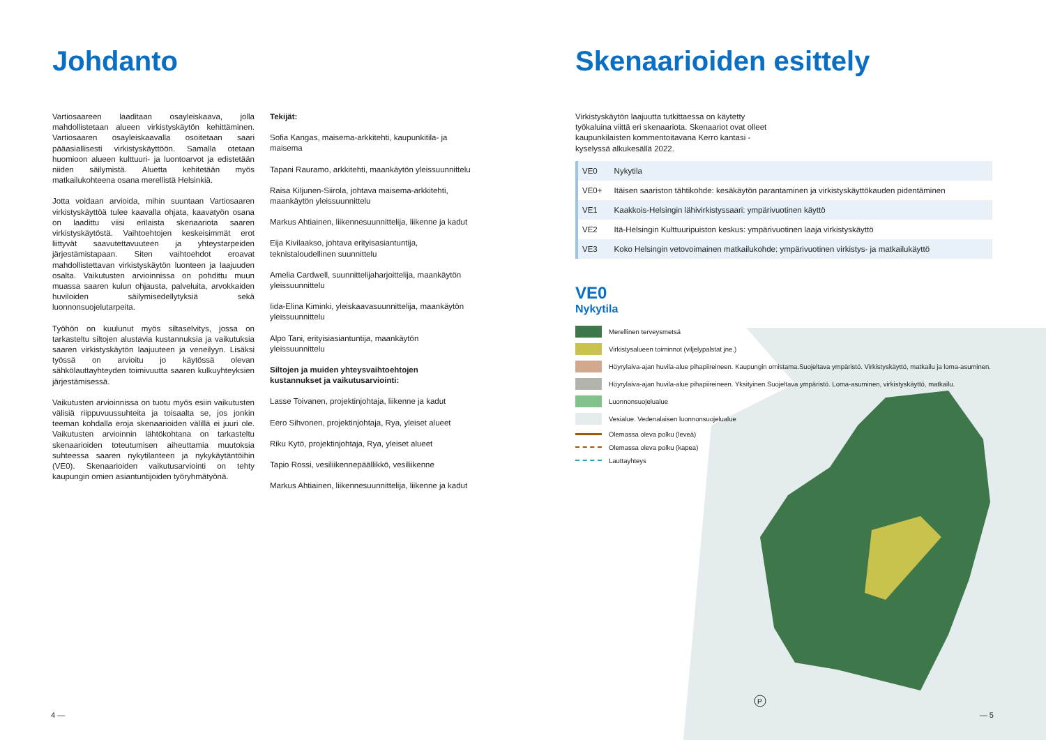Johdanto
Vartiosaareen laaditaan osayleiskaava, jolla mahdollistetaan alueen virkistyskäytön kehittäminen. Vartiosaaren osayleiskaavalla osoitetaan saari pääasiallisesti virkistyskäyttöön. Samalla otetaan huomioon alueen kulttuuri- ja luontoarvot ja edistetään niiden säilymistä. Aluetta kehitetään myös matkailukohteena osana merellistä Helsinkiä.
Jotta voidaan arvioida, mihin suuntaan Vartiosaaren virkistyskäyttöä tulee kaavalla ohjata, kaavatyön osana on laadittu viisi erilaista skenaariota saaren virkistyskäytöstä. Vaihtoehtojen keskeisimmät erot liittyvät saavutettavuuteen ja yhteystarpeiden järjestämistapaan. Siten vaihtoehdot eroavat mahdollistettavan virkistyskäytön luonteen ja laajuuden osalta. Vaikutusten arvioinnissa on pohdittu muun muassa saaren kulun ohjausta, palveluita, arvokkaiden huviloiden säilymisedellytyksiä sekä luonnonsuojelutarpeita.
Työhön on kuulunut myös siltaselvitys, jossa on tarkasteltu siltojen alustavia kustannuksia ja vaikutuksia saaren virkistyskäytön laajuuteen ja veneilyyn. Lisäksi työssä on arvioitu jo käytössä olevan sähkölauttayhteyden toimivuutta saaren kulkuyhteyksien järjestämisessä.
Vaikutusten arvioinnissa on tuotu myös esiin vaikutusten välisiä riippuvuussuhteita ja toisaalta se, jos jonkin teeman kohdalla eroja skenaarioiden välillä ei juuri ole. Vaikutusten arvioinnin lähtökohtana on tarkasteltu skenaarioiden toteutumisen aiheuttamia muutoksia suhteessa saaren nykytilanteen ja nykykäytäntöihin (VE0). Skenaarioiden vaikutusarviointi on tehty kaupungin omien asiantuntijoiden työryhmätyönä.
Tekijät:
Sofia Kangas, maisema-arkkitehti, kaupunkitila- ja maisema
Tapani Rauramo, arkkitehti, maankäytön yleissuunnittelu
Raisa Kiljunen-Siirola, johtava maisema-arkkitehti, maankäytön yleissuunnittelu
Markus Ahtiainen, liikennesuunnittelija, liikenne ja kadut
Eija Kivilaakso, johtava erityisasiantuntija, teknistaloudellinen suunnittelu
Amelia Cardwell, suunnittelijaharjoittelija, maankäytön yleissuunnittelu
Iida-Elina Kiminki, yleiskaavasuunnittelija, maankäytön yleissuunnittelu
Alpo Tani, erityisiasiantuntija, maankäytön yleissuunnittelu
Siltojen ja muiden yhteysvaihtoehtojen kustannukset ja vaikutusarviointi:
Lasse Toivanen, projektinjohtaja, liikenne ja kadut
Eero Sihvonen, projektinjohtaja, Rya, yleiset alueet
Riku Kytö, projektinjohtaja, Rya, yleiset alueet
Tapio Rossi, vesiliikennepäällikkö, vesiliikenne
Markus Ahtiainen, liikennesuunnittelija, liikenne ja kadut
4 —
Skenaarioiden esittely
Virkistyskäytön laajuutta tutkittaessa on käytetty työkaluina viittä eri skenaariota. Skenaariot ovat olleet kaupunkilaisten kommentoitavana Kerro kantasi -kyselyssä alkukesällä 2022.
| VE0 | Nykytila |
| VE0+ | Itäisen saariston tähtikohde: kesäkäytön parantaminen ja virkistyskäyttökauden pidentäminen |
| VE1 | Kaakkois-Helsingin lähivirkistyssaari: ympärivuotinen käyttö |
| VE2 | Itä-Helsingin Kulttuuripuiston keskus: ympärivuotinen laaja virkistyskäyttö |
| VE3 | Koko Helsingin vetovoimainen matkailukohde: ympärivuotinen virkistys- ja matkailukäyttö |
VE0
Nykytila
Merellinen terveysmetsä
Virkistysalueen toiminnot (viljelypalstat jne.)
Höyrylaiva-ajan huvila-alue pihapiireineen. Kaupungin omistama.Suojeltava ympäristö. Virkistyskäyttö, matkailu ja loma-asuminen.
Höyrylaiva-ajan huvila-alue pihapiireineen. Yksityinen.Suojeltava ympäristö. Loma-asuminen, virkistyskäyttö, matkailu.
Luonnonsuojelualue
Vesialue. Vedenalaisen luonnonsuojelualue
Olemassa oleva polku (leveä)
Olemassa oleva polku (kapea)
Lauttayhteys
— 5
P